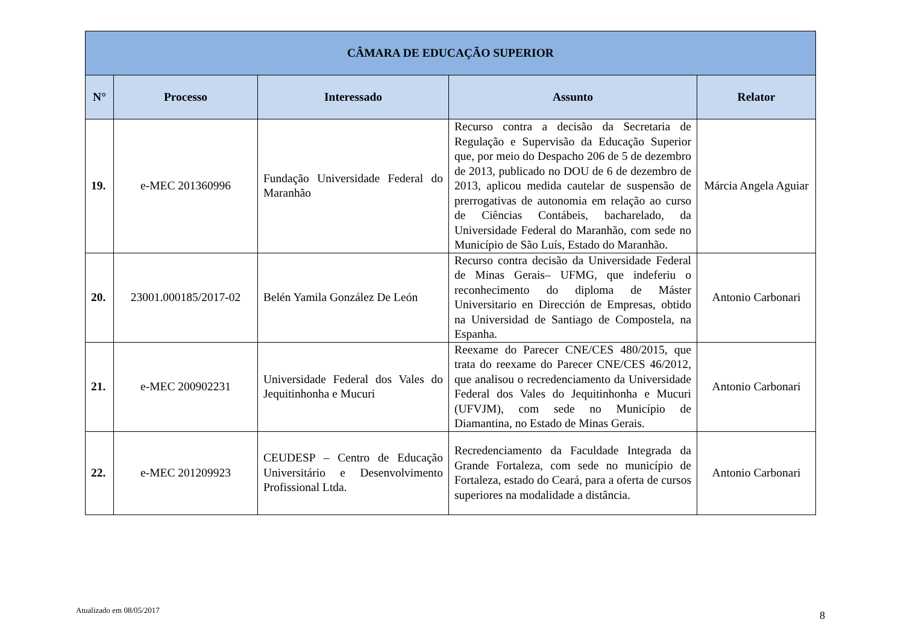| CÂMARA DE EDUCAÇÃO SUPERIOR | | | | |
| --- | --- | --- | --- | --- |
| N° | Processo | Interessado | Assunto | Relator |
| 19. | e-MEC 201360996 | Fundação Universidade Federal do Maranhão | Recurso contra a decisão da Secretaria de Regulação e Supervisão da Educação Superior que, por meio do Despacho 206 de 5 de dezembro de 2013, publicado no DOU de 6 de dezembro de 2013, aplicou medida cautelar de suspensão de prerrogativas de autonomia em relação ao curso de Ciências Contábeis, bacharelado, da Universidade Federal do Maranhão, com sede no Município de São Luís, Estado do Maranhão. | Márcia Angela Aguiar |
| 20. | 23001.000185/2017-02 | Belén Yamila González De León | Recurso contra decisão da Universidade Federal de Minas Gerais– UFMG, que indeferiu o reconhecimento do diploma de Máster Universitario en Dirección de Empresas, obtido na Universidad de Santiago de Compostela, na Espanha. | Antonio Carbonari |
| 21. | e-MEC 200902231 | Universidade Federal dos Vales do Jequitinhonha e Mucuri | Reexame do Parecer CNE/CES 480/2015, que trata do reexame do Parecer CNE/CES 46/2012, que analisou o recredenciamento da Universidade Federal dos Vales do Jequitinhonha e Mucuri (UFVJM), com sede no Município de Diamantina, no Estado de Minas Gerais. | Antonio Carbonari |
| 22. | e-MEC 201209923 | CEUDESP – Centro de Educação Universitário e Desenvolvimento Profissional Ltda. | Recredenciamento da Faculdade Integrada da Grande Fortaleza, com sede no município de Fortaleza, estado do Ceará, para a oferta de cursos superiores na modalidade a distância. | Antonio Carbonari |
Atualizado em 08/05/2017 8